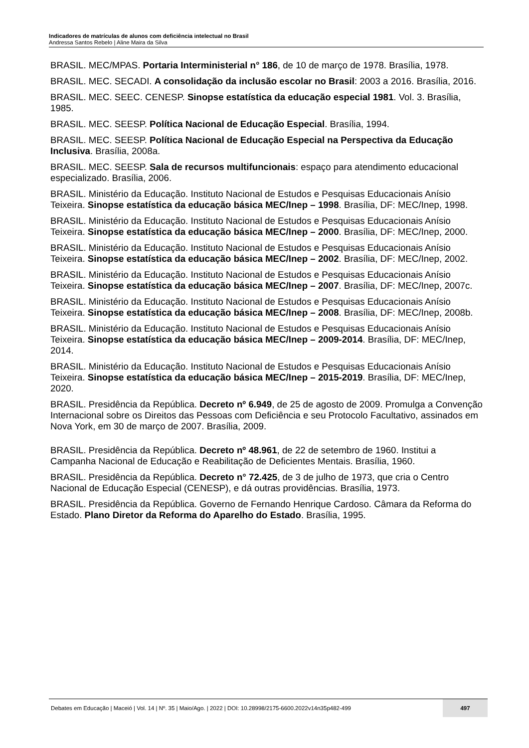Indicadores de matrículas de alunos com deficiência intelectual no Brasil
Andressa Santos Rebelo | Aline Maira da Silva
BRASIL. MEC/MPAS. Portaria Interministerial n° 186, de 10 de março de 1978. Brasília, 1978.
BRASIL. MEC. SECADI. A consolidação da inclusão escolar no Brasil: 2003 a 2016. Brasília, 2016.
BRASIL. MEC. SEEC. CENESP. Sinopse estatística da educação especial 1981. Vol. 3. Brasília, 1985.
BRASIL. MEC. SEESP. Política Nacional de Educação Especial. Brasília, 1994.
BRASIL. MEC. SEESP. Política Nacional de Educação Especial na Perspectiva da Educação Inclusiva. Brasília, 2008a.
BRASIL. MEC. SEESP. Sala de recursos multifuncionais: espaço para atendimento educacional especializado. Brasília, 2006.
BRASIL. Ministério da Educação. Instituto Nacional de Estudos e Pesquisas Educacionais Anísio Teixeira. Sinopse estatística da educação básica MEC/Inep – 1998. Brasília, DF: MEC/Inep, 1998.
BRASIL. Ministério da Educação. Instituto Nacional de Estudos e Pesquisas Educacionais Anísio Teixeira. Sinopse estatística da educação básica MEC/Inep – 2000. Brasília, DF: MEC/Inep, 2000.
BRASIL. Ministério da Educação. Instituto Nacional de Estudos e Pesquisas Educacionais Anísio Teixeira. Sinopse estatística da educação básica MEC/Inep – 2002. Brasília, DF: MEC/Inep, 2002.
BRASIL. Ministério da Educação. Instituto Nacional de Estudos e Pesquisas Educacionais Anísio Teixeira. Sinopse estatística da educação básica MEC/Inep – 2007. Brasília, DF: MEC/Inep, 2007c.
BRASIL. Ministério da Educação. Instituto Nacional de Estudos e Pesquisas Educacionais Anísio Teixeira. Sinopse estatística da educação básica MEC/Inep – 2008. Brasília, DF: MEC/Inep, 2008b.
BRASIL. Ministério da Educação. Instituto Nacional de Estudos e Pesquisas Educacionais Anísio Teixeira. Sinopse estatística da educação básica MEC/Inep – 2009-2014. Brasília, DF: MEC/Inep, 2014.
BRASIL. Ministério da Educação. Instituto Nacional de Estudos e Pesquisas Educacionais Anísio Teixeira. Sinopse estatística da educação básica MEC/Inep – 2015-2019. Brasília, DF: MEC/Inep, 2020.
BRASIL. Presidência da República. Decreto nº 6.949, de 25 de agosto de 2009. Promulga a Convenção Internacional sobre os Direitos das Pessoas com Deficiência e seu Protocolo Facultativo, assinados em Nova York, em 30 de março de 2007. Brasília, 2009.
BRASIL. Presidência da República. Decreto nº 48.961, de 22 de setembro de 1960. Institui a Campanha Nacional de Educação e Reabilitação de Deficientes Mentais. Brasília, 1960.
BRASIL. Presidência da República. Decreto n° 72.425, de 3 de julho de 1973, que cria o Centro Nacional de Educação Especial (CENESP), e dá outras providências. Brasília, 1973.
BRASIL. Presidência da República. Governo de Fernando Henrique Cardoso. Câmara da Reforma do Estado. Plano Diretor da Reforma do Aparelho do Estado. Brasília, 1995.
Debates em Educação | Maceió | Vol. 14 | Nº. 35 | Maio/Ago. | 2022 | DOI: 10.28998/2175-6600.2022v14n35p482-499 497